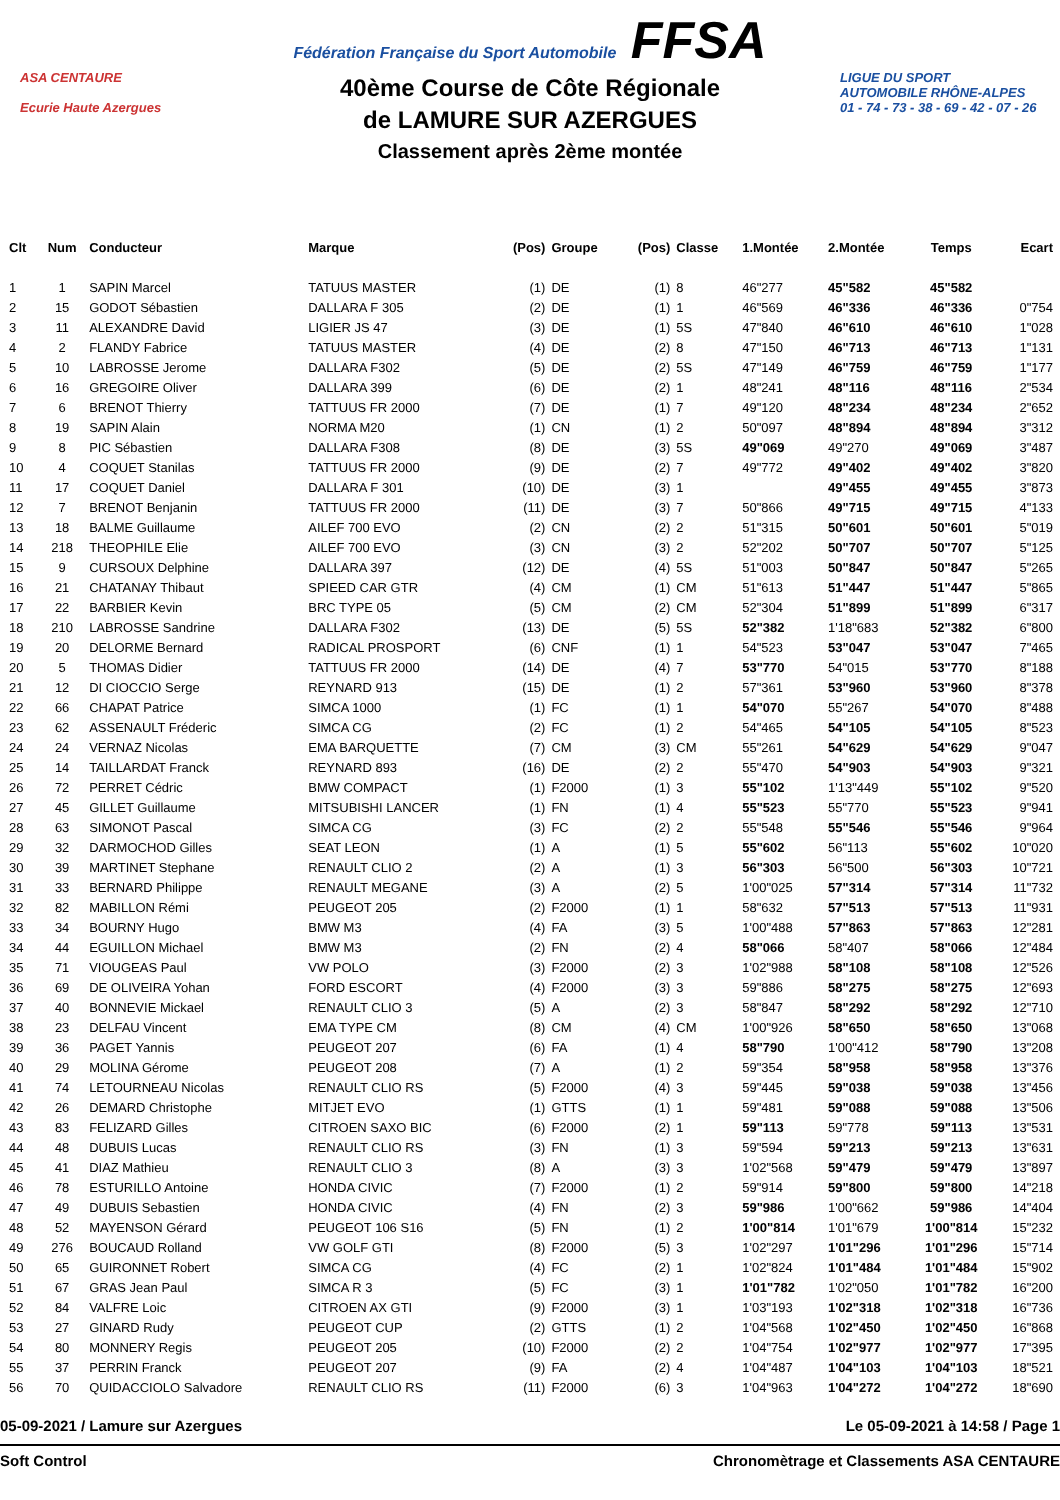ASA CENTAURE
Ecurie Haute Azergues
Fédération Française du Sport Automobile FFSA
40ème Course de Côte Régionale
de LAMURE SUR AZERGUES
Classement après 2ème montée
LIGUE DU SPORT AUTOMOBILE RHÔNE-ALPES
01 - 74 - 73 - 38 - 69 - 42 - 07 - 26
| Clt | Num | Conducteur | Marque | (Pos) | Groupe | (Pos) | Classe | 1.Montée | 2.Montée | Temps | Ecart |
| --- | --- | --- | --- | --- | --- | --- | --- | --- | --- | --- | --- |
| 1 | 1 | SAPIN Marcel | TATUUS MASTER | (1) | DE | (1) | 8 | 46"277 | 45"582 | 45"582 | |
| 2 | 15 | GODOT Sébastien | DALLARA F 305 | (2) | DE | (1) | 1 | 46"569 | 46"336 | 46"336 | 0"754 |
| 3 | 11 | ALEXANDRE David | LIGIER JS 47 | (3) | DE | (1) | 5S | 47"840 | 46"610 | 46"610 | 1"028 |
| 4 | 2 | FLANDY Fabrice | TATUUS MASTER | (4) | DE | (2) | 8 | 47"150 | 46"713 | 46"713 | 1"131 |
| 5 | 10 | LABROSSE Jerome | DALLARA F302 | (5) | DE | (2) | 5S | 47"149 | 46"759 | 46"759 | 1"177 |
| 6 | 16 | GREGOIRE Oliver | DALLARA 399 | (6) | DE | (2) | 1 | 48"241 | 48"116 | 48"116 | 2"534 |
| 7 | 6 | BRENOT Thierry | TATTUUS FR 2000 | (7) | DE | (1) | 7 | 49"120 | 48"234 | 48"234 | 2"652 |
| 8 | 19 | SAPIN Alain | NORMA M20 | (1) | CN | (1) | 2 | 50"097 | 48"894 | 48"894 | 3"312 |
| 9 | 8 | PIC Sébastien | DALLARA F308 | (8) | DE | (3) | 5S | 49"069 | 49"270 | 49"069 | 3"487 |
| 10 | 4 | COQUET Stanilas | TATTUUS FR 2000 | (9) | DE | (2) | 7 | 49"772 | 49"402 | 49"402 | 3"820 |
| 11 | 17 | COQUET Daniel | DALLARA F 301 | (10) | DE | (3) | 1 | | 49"455 | 49"455 | 3"873 |
| 12 | 7 | BRENOT Benjanin | TATTUUS FR 2000 | (11) | DE | (3) | 7 | 50"866 | 49"715 | 49"715 | 4"133 |
| 13 | 18 | BALME Guillaume | AILEF 700 EVO | (2) | CN | (2) | 2 | 51"315 | 50"601 | 50"601 | 5"019 |
| 14 | 218 | THEOPHILE Elie | AILEF 700 EVO | (3) | CN | (3) | 2 | 52"202 | 50"707 | 50"707 | 5"125 |
| 15 | 9 | CURSOUX Delphine | DALLARA 397 | (12) | DE | (4) | 5S | 51"003 | 50"847 | 50"847 | 5"265 |
| 16 | 21 | CHATANAY Thibaut | SPIEED CAR GTR | (4) | CM | (1) | CM | 51"613 | 51"447 | 51"447 | 5"865 |
| 17 | 22 | BARBIER Kevin | BRC TYPE 05 | (5) | CM | (2) | CM | 52"304 | 51"899 | 51"899 | 6"317 |
| 18 | 210 | LABROSSE Sandrine | DALLARA F302 | (13) | DE | (5) | 5S | 52"382 | 1'18"683 | 52"382 | 6"800 |
| 19 | 20 | DELORME Bernard | RADICAL PROSPORT | (6) | CNF | (1) | 1 | 54"523 | 53"047 | 53"047 | 7"465 |
| 20 | 5 | THOMAS Didier | TATTUUS FR 2000 | (14) | DE | (4) | 7 | 53"770 | 54"015 | 53"770 | 8"188 |
| 21 | 12 | DI CIOCCIO Serge | REYNARD 913 | (15) | DE | (1) | 2 | 57"361 | 53"960 | 53"960 | 8"378 |
| 22 | 66 | CHAPAT Patrice | SIMCA 1000 | (1) | FC | (1) | 1 | 54"070 | 55"267 | 54"070 | 8"488 |
| 23 | 62 | ASSENAULT Fréderic | SIMCA CG | (2) | FC | (1) | 2 | 54"465 | 54"105 | 54"105 | 8"523 |
| 24 | 24 | VERNAZ Nicolas | EMA BARQUETTE | (7) | CM | (3) | CM | 55"261 | 54"629 | 54"629 | 9"047 |
| 25 | 14 | TAILLARDAT Franck | REYNARD 893 | (16) | DE | (2) | 2 | 55"470 | 54"903 | 54"903 | 9"321 |
| 26 | 72 | PERRET Cédric | BMW COMPACT | (1) | F2000 | (1) | 3 | 55"102 | 1'13"449 | 55"102 | 9"520 |
| 27 | 45 | GILLET Guillaume | MITSUBISHI LANCER | (1) | FN | (1) | 4 | 55"523 | 55"770 | 55"523 | 9"941 |
| 28 | 63 | SIMONOT Pascal | SIMCA CG | (3) | FC | (2) | 2 | 55"548 | 55"546 | 55"546 | 9"964 |
| 29 | 32 | DARMOCHOD Gilles | SEAT LEON | (1) | A | (1) | 5 | 55"602 | 56"113 | 55"602 | 10"020 |
| 30 | 39 | MARTINET Stephane | RENAULT CLIO 2 | (2) | A | (1) | 3 | 56"303 | 56"500 | 56"303 | 10"721 |
| 31 | 33 | BERNARD Philippe | RENAULT MEGANE | (3) | A | (2) | 5 | 1'00"025 | 57"314 | 57"314 | 11"732 |
| 32 | 82 | MABILLON Rémi | PEUGEOT 205 | (2) | F2000 | (1) | 1 | 58"632 | 57"513 | 57"513 | 11"931 |
| 33 | 34 | BOURNY Hugo | BMW M3 | (4) | FA | (3) | 5 | 1'00"488 | 57"863 | 57"863 | 12"281 |
| 34 | 44 | EGUILLON Michael | BMW M3 | (2) | FN | (2) | 4 | 58"066 | 58"407 | 58"066 | 12"484 |
| 35 | 71 | VIOUGEAS Paul | VW POLO | (3) | F2000 | (2) | 3 | 1'02"988 | 58"108 | 58"108 | 12"526 |
| 36 | 69 | DE OLIVEIRA Yohan | FORD ESCORT | (4) | F2000 | (3) | 3 | 59"886 | 58"275 | 58"275 | 12"693 |
| 37 | 40 | BONNEVIE Mickael | RENAULT CLIO 3 | (5) | A | (2) | 3 | 58"847 | 58"292 | 58"292 | 12"710 |
| 38 | 23 | DELFAU Vincent | EMA TYPE CM | (8) | CM | (4) | CM | 1'00"926 | 58"650 | 58"650 | 13"068 |
| 39 | 36 | PAGET Yannis | PEUGEOT 207 | (6) | FA | (1) | 4 | 58"790 | 1'00"412 | 58"790 | 13"208 |
| 40 | 29 | MOLINA Gérome | PEUGEOT 208 | (7) | A | (1) | 2 | 59"354 | 58"958 | 58"958 | 13"376 |
| 41 | 74 | LETOURNEAU Nicolas | RENAULT CLIO RS | (5) | F2000 | (4) | 3 | 59"445 | 59"038 | 59"038 | 13"456 |
| 42 | 26 | DEMARD Christophe | MITJET EVO | (1) | GTTS | (1) | 1 | 59"481 | 59"088 | 59"088 | 13"506 |
| 43 | 83 | FELIZARD Gilles | CITROEN SAXO BIC | (6) | F2000 | (2) | 1 | 59"113 | 59"778 | 59"113 | 13"531 |
| 44 | 48 | DUBUIS Lucas | RENAULT CLIO RS | (3) | FN | (1) | 3 | 59"594 | 59"213 | 59"213 | 13"631 |
| 45 | 41 | DIAZ Mathieu | RENAULT CLIO 3 | (8) | A | (3) | 3 | 1'02"568 | 59"479 | 59"479 | 13"897 |
| 46 | 78 | ESTURILLO Antoine | HONDA CIVIC | (7) | F2000 | (1) | 2 | 59"914 | 59"800 | 59"800 | 14"218 |
| 47 | 49 | DUBUIS Sebastien | HONDA CIVIC | (4) | FN | (2) | 3 | 59"986 | 1'00"662 | 59"986 | 14"404 |
| 48 | 52 | MAYENSON Gérard | PEUGEOT 106 S16 | (5) | FN | (1) | 2 | 1'00"814 | 1'01"679 | 1'00"814 | 15"232 |
| 49 | 276 | BOUCAUD Rolland | VW GOLF GTI | (8) | F2000 | (5) | 3 | 1'02"297 | 1'01"296 | 1'01"296 | 15"714 |
| 50 | 65 | GUIRONNET Robert | SIMCA CG | (4) | FC | (2) | 1 | 1'02"824 | 1'01"484 | 1'01"484 | 15"902 |
| 51 | 67 | GRAS Jean Paul | SIMCA R 3 | (5) | FC | (3) | 1 | 1'01"782 | 1'02"050 | 1'01"782 | 16"200 |
| 52 | 84 | VALFRE Loic | CITROEN AX GTI | (9) | F2000 | (3) | 1 | 1'03"193 | 1'02"318 | 1'02"318 | 16"736 |
| 53 | 27 | GINARD Rudy | PEUGEOT CUP | (2) | GTTS | (1) | 2 | 1'04"568 | 1'02"450 | 1'02"450 | 16"868 |
| 54 | 80 | MONNERY Regis | PEUGEOT 205 | (10) | F2000 | (2) | 2 | 1'04"754 | 1'02"977 | 1'02"977 | 17"395 |
| 55 | 37 | PERRIN Franck | PEUGEOT 207 | (9) | FA | (2) | 4 | 1'04"487 | 1'04"103 | 1'04"103 | 18"521 |
| 56 | 70 | QUIDACCIOLO Salvadore | RENAULT CLIO RS | (11) | F2000 | (6) | 3 | 1'04"963 | 1'04"272 | 1'04"272 | 18"690 |
05-09-2021 / Lamure sur Azergues Le 05-09-2021 à 14:58 / Page 1
Soft Control Chronomètrage et Classements ASA CENTAURE